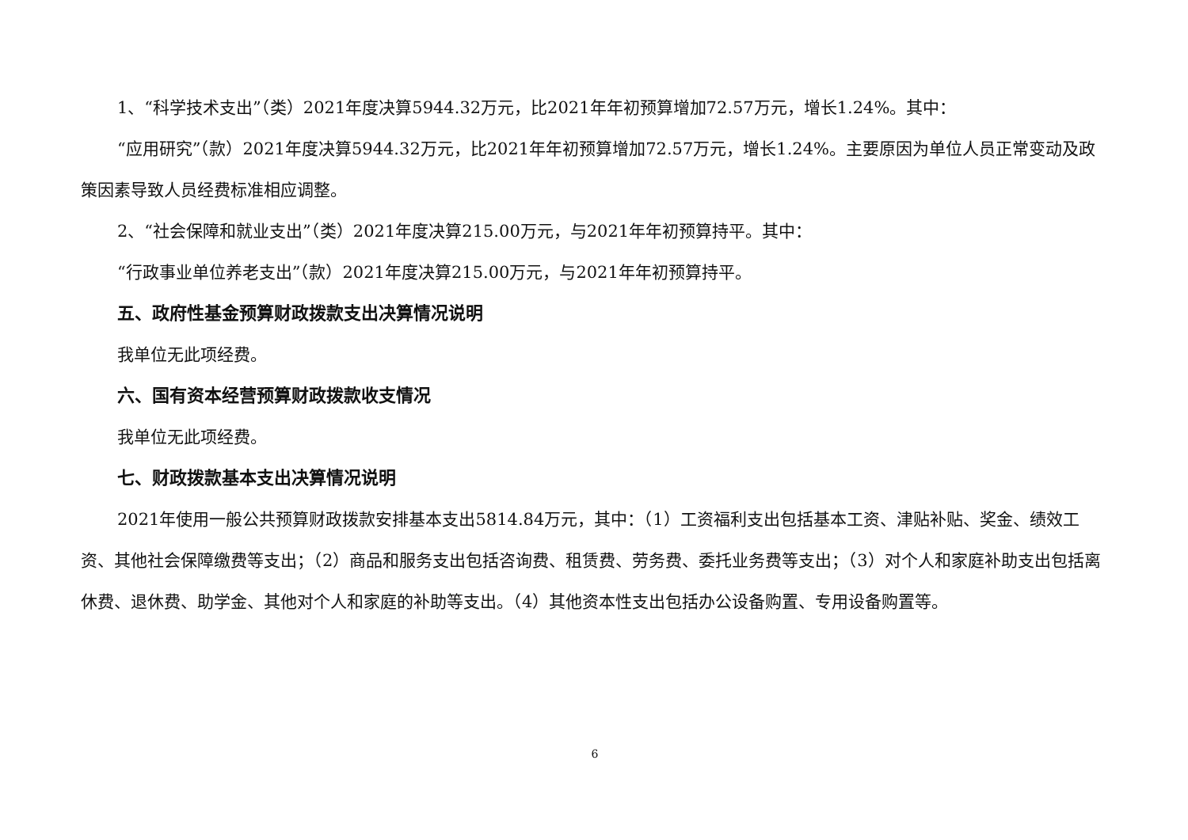1、“科学技术支出”（类）2021年度决算5944.32万元，比2021年年初预算增加72.57万元，增长1.24%。其中：
“应用研究”（款）2021年度决算5944.32万元，比2021年年初预算增加72.57万元，增长1.24%。主要原因为单位人员正常变动及政策因素导致人员经费标准相应调整。
2、“社会保障和就业支出”（类）2021年度决算215.00万元，与2021年年初预算持平。其中：
“行政事业单位养老支出”（款）2021年度决算215.00万元，与2021年年初预算持平。
五、政府性基金预算财政拨款支出决算情况说明
我单位无此项经费。
六、国有资本经营预算财政拨款收支情况
我单位无此项经费。
七、财政拨款基本支出决算情况说明
2021年使用一般公共预算财政拨款安排基本支出5814.84万元，其中：（1）工资福利支出包括基本工资、津贴补贴、奖金、绩效工资、其他社会保障缴费等支出；（2）商品和服务支出包括咨询费、租赁费、劳务费、委托业务费等支出；（3）对个人和家庭补助支出包括离休费、退休费、助学金、其他对个人和家庭的补助等支出。（4）其他资本性支出包括办公设备购置、专用设备购置等。
6